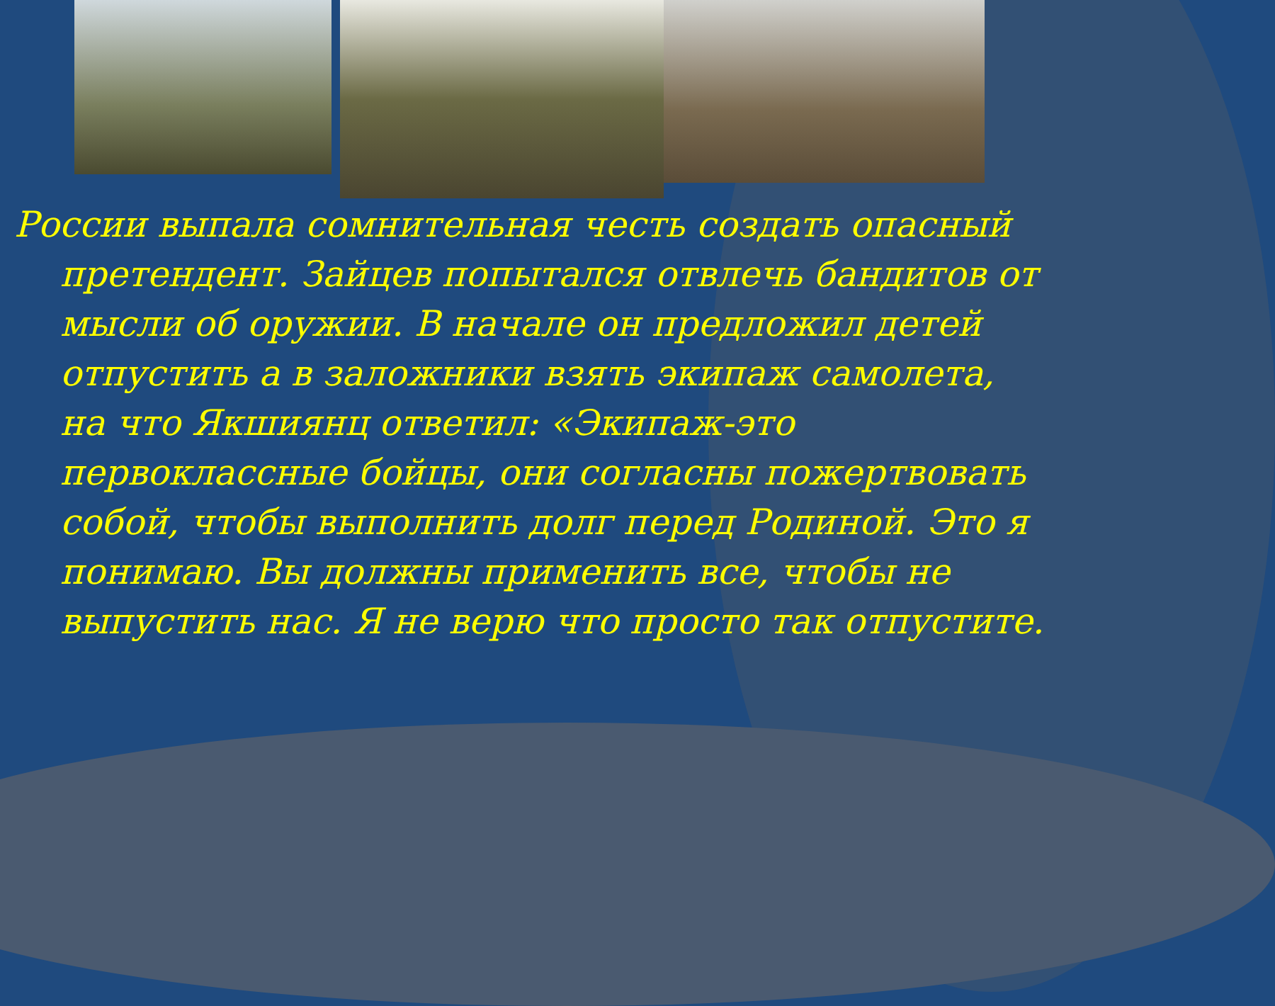России выпала сомнительная честь создать опасный претендент. Зайцев попытался отвлечь бандитов от мысли об оружии. В начале он предложил детей отпустить а в заложники взять экипаж самолета, на что Якшиянц ответил: «Экипаж-это первоклассные бойцы, они согласны пожертвовать собой, чтобы выполнить долг перед Родиной. Это я понимаю. Вы должны применить все, чтобы не выпустить нас. Я не верю что просто так отпустите.